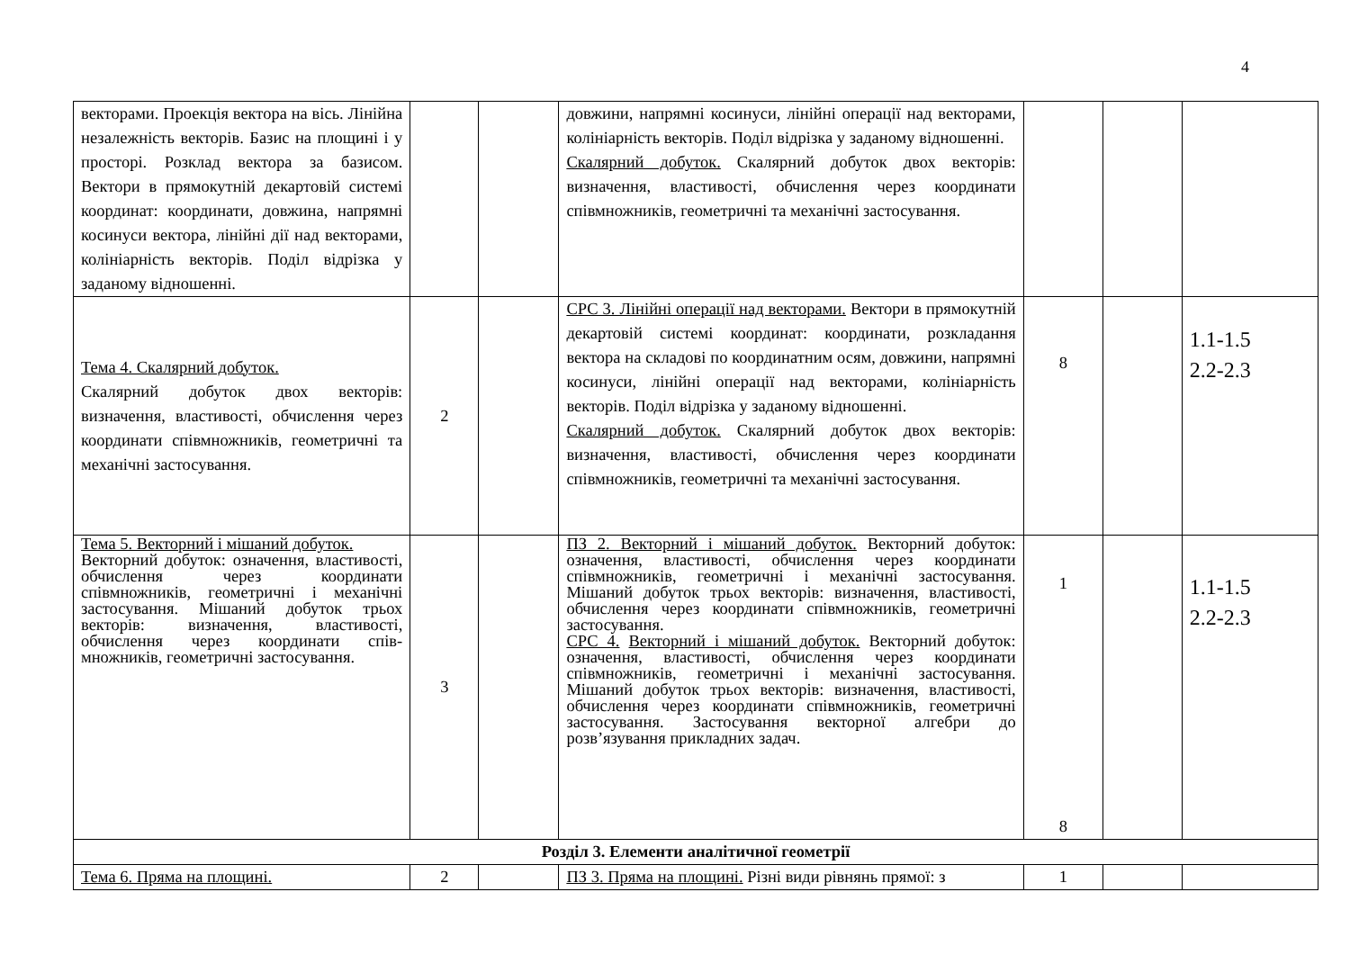4
| векторами. Проекція вектора на вісь. Лінійна незалежність векторів. Базис на площині і у просторі. Розклад вектора за базисом. Вектори в прямокутній декартовій системі координат: координати, довжина, напрямні косинуси вектора, лінійні дії над векторами, колініарність векторів. Поділ відрізка у заданому відношенні. | | | довжини, напрямні косинуси, лінійні операції над векторами, колініарність векторів. Поділ відрізка у заданому відношенні. Скалярний добуток. Скалярний добуток двох векторів: визначення, властивості, обчислення через координати співмножників, геометричні та механічні застосування. | | | |
| Тема 4. Скалярний добуток. Скалярний добуток двох векторів: визначення, властивості, обчислення через координати співмножників, геометричні та механічні застосування. | 2 | | СРС 3. Лінійні операції над векторами. Вектори в прямокутній декартовій системі координат: координати, розкладання вектора на складові по координатним осям, довжини, напрямні косинуси, лінійні операції над векторами, колініарність векторів. Поділ відрізка у заданому відношенні. Скалярний добуток. Скалярний добуток двох векторів: визначення, властивості, обчислення через координати співмножників, геометричні та механічні застосування. | 8 | | 1.1-1.5 2.2-2.3 |
| Тема 5. Векторний і мішаний добуток. Векторний добуток: означення, властивості, обчислення через координати співмножників, геометричні і механічні застосування. Мішаний добуток трьох векторів: визначення, властивості, обчислення через координати спів-множників, геометричні застосування. | 3 | | ПЗ 2. Векторний і мішаний добуток. Векторний добуток: означення, властивості, обчислення через координати співмножників, геометричні і механічні застосування. Мішаний добуток трьох векторів: визначення, властивості, обчислення через координати співмножників, геометричні застосування. СРС 4. Векторний і мішаний добуток. Векторний добуток: означення, властивості, обчислення через координати співмножників, геометричні і механічні застосування. Мішаний добуток трьох векторів: визначення, властивості, обчислення через координати співмножників, геометричні застосування. Застосування векторної алгебри до розв’язування прикладних задач. | 1 8 | | 1.1-1.5 2.2-2.3 |
| Розділ 3. Елементи аналітичної геометрії | | | | | | |
| Тема 6. Пряма на площині. | 2 | | ПЗ 3. Пряма на площині. Різні види рівнянь прямої: з | 1 | | |